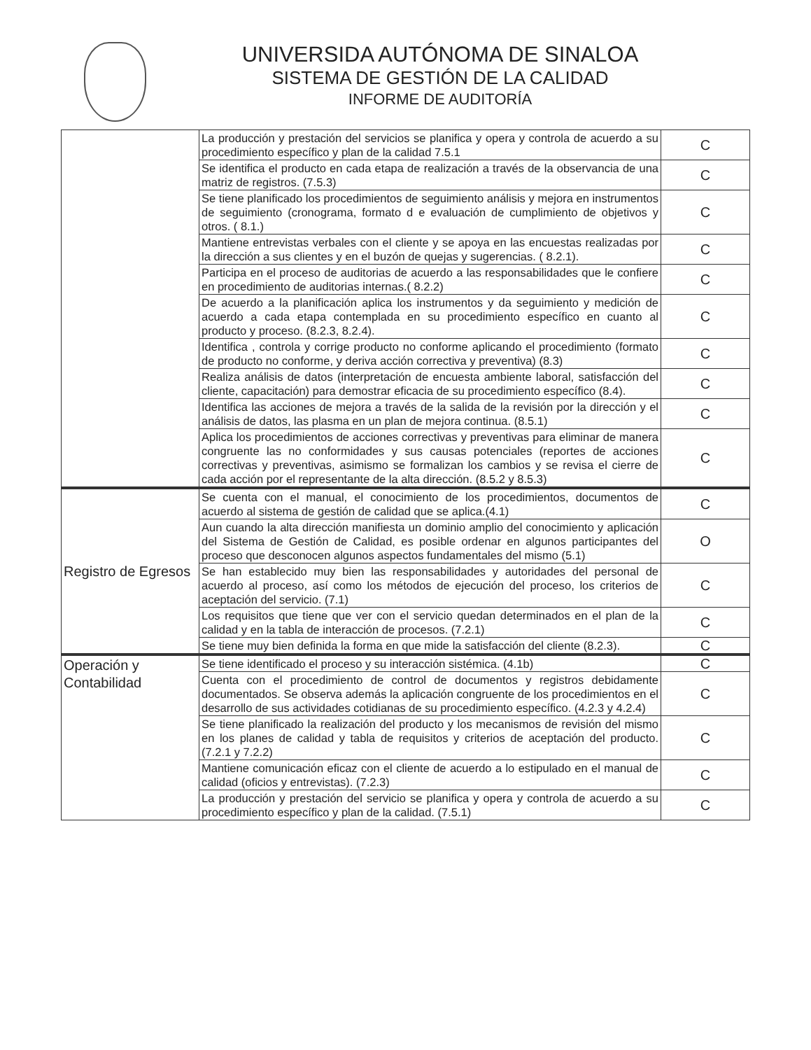UNIVERSIDA AUTÓNOMA DE SINALOA
SISTEMA DE GESTIÓN DE LA CALIDAD
INFORME DE AUDITORÍA
| | La producción y prestación del servicios se planifica y opera y controla de acuerdo a su procedimiento específico y plan de la calidad 7.5.1 | C |
| | Se identifica el producto en cada etapa de realización a través de la observancia de una matriz de registros. (7.5.3) | C |
| | Se tiene planificado los procedimientos de seguimiento análisis y mejora en instrumentos de seguimiento (cronograma, formato d e evaluación de cumplimiento de objetivos y otros. ( 8.1.) | C |
| | Mantiene entrevistas verbales con el cliente y se apoya en las encuestas realizadas por la dirección a sus clientes y en el buzón de quejas y sugerencias. ( 8.2.1). | C |
| | Participa en el proceso de auditorias de acuerdo a las responsabilidades que le confiere en procedimiento de auditorias internas.( 8.2.2) | C |
| | De acuerdo a la planificación aplica los instrumentos y da seguimiento y medición de acuerdo a cada etapa contemplada en su procedimiento específico en cuanto al producto y proceso. (8.2.3, 8.2.4). | C |
| | Identifica , controla y corrige producto no conforme aplicando el procedimiento (formato de producto no conforme, y deriva acción correctiva y preventiva) (8.3) | C |
| | Realiza análisis de datos (interpretación de encuesta ambiente laboral, satisfacción del cliente, capacitación) para demostrar eficacia de su procedimiento específico (8.4). | C |
| | Identifica las acciones de mejora a través de la salida de la revisión por la dirección y el análisis de datos, las plasma en un plan de mejora continua. (8.5.1) | C |
| | Aplica los procedimientos de acciones correctivas y preventivas para eliminar de manera congruente las no conformidades y sus causas potenciales (reportes de acciones correctivas y preventivas, asimismo se formalizan los cambios y se revisa el cierre de cada acción por el representante de la alta dirección. (8.5.2 y 8.5.3) | C |
| Registro de Egresos | Se cuenta con el manual, el conocimiento de los procedimientos, documentos de acuerdo al sistema de gestión de calidad que se aplica.(4.1) | C |
| | Aun cuando la alta dirección manifiesta un dominio amplio del conocimiento y aplicación del Sistema de Gestión de Calidad, es posible ordenar en algunos participantes del proceso que desconocen algunos aspectos fundamentales del mismo (5.1) | O |
| | Se han establecido muy bien las responsabilidades y autoridades del personal de acuerdo al proceso, así como los métodos de ejecución del proceso, los criterios de aceptación del servicio. (7.1) | C |
| | Los requisitos que tiene que ver con el servicio quedan determinados en el plan de la calidad y en la tabla de interacción de procesos. (7.2.1) | C |
| | Se tiene muy bien definida la forma en que mide la satisfacción del cliente (8.2.3). | C |
| Operación y Contabilidad | Se tiene identificado el proceso y su interacción sistémica. (4.1b) | C |
| | Cuenta con el procedimiento de control de documentos y registros debidamente documentados. Se observa además la aplicación congruente de los procedimientos en el desarrollo de sus actividades cotidianas de su procedimiento específico. (4.2.3 y 4.2.4) | C |
| | Se tiene planificado la realización del producto y los mecanismos de revisión del mismo en los planes de calidad y tabla de requisitos y criterios de aceptación del producto. (7.2.1 y 7.2.2) | C |
| | Mantiene comunicación eficaz con el cliente de acuerdo a lo estipulado en el manual de calidad (oficios y entrevistas). (7.2.3) | C |
| | La producción y prestación del servicio se planifica y opera y controla de acuerdo a su procedimiento específico y plan de la calidad. (7.5.1) | C |